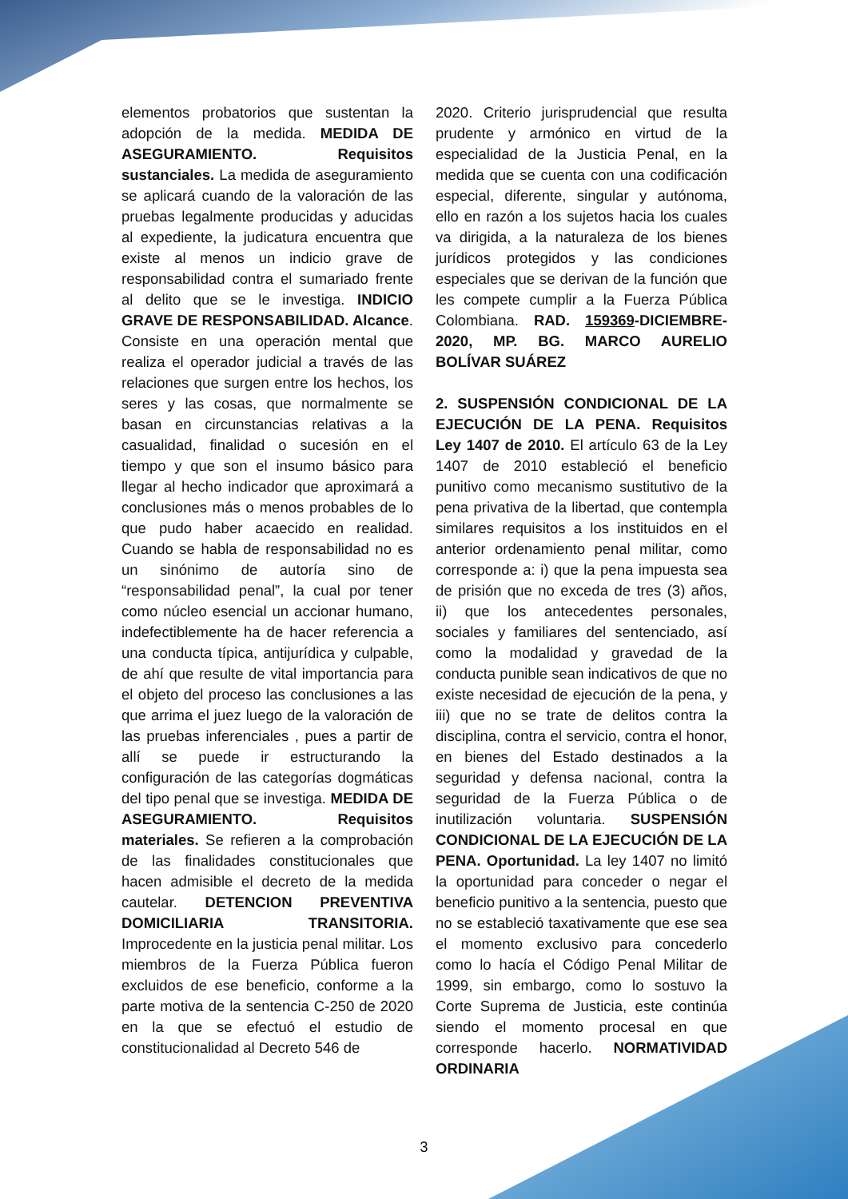elementos probatorios que sustentan la adopción de la medida. MEDIDA DE ASEGURAMIENTO. Requisitos sustanciales. La medida de aseguramiento se aplicará cuando de la valoración de las pruebas legalmente producidas y aducidas al expediente, la judicatura encuentra que existe al menos un indicio grave de responsabilidad contra el sumariado frente al delito que se le investiga. INDICIO GRAVE DE RESPONSABILIDAD. Alcance. Consiste en una operación mental que realiza el operador judicial a través de las relaciones que surgen entre los hechos, los seres y las cosas, que normalmente se basan en circunstancias relativas a la casualidad, finalidad o sucesión en el tiempo y que son el insumo básico para llegar al hecho indicador que aproximará a conclusiones más o menos probables de lo que pudo haber acaecido en realidad. Cuando se habla de responsabilidad no es un sinónimo de autoría sino de “responsabilidad penal”, la cual por tener como núcleo esencial un accionar humano, indefectiblemente ha de hacer referencia a una conducta típica, antijurídica y culpable, de ahí que resulte de vital importancia para el objeto del proceso las conclusiones a las que arrima el juez luego de la valoración de las pruebas inferenciales , pues a partir de allí se puede ir estructurando la configuración de las categorías dogmáticas del tipo penal que se investiga. MEDIDA DE ASEGURAMIENTO. Requisitos materiales. Se refieren a la comprobación de las finalidades constitucionales que hacen admisible el decreto de la medida cautelar. DETENCION PREVENTIVA DOMICILIARIA TRANSITORIA. Improcedente en la justicia penal militar. Los miembros de la Fuerza Pública fueron excluidos de ese beneficio, conforme a la parte motiva de la sentencia C-250 de 2020 en la que se efectuó el estudio de constitucionalidad al Decreto 546 de
2020. Criterio jurisprudencial que resulta prudente y armónico en virtud de la especialidad de la Justicia Penal, en la medida que se cuenta con una codificación especial, diferente, singular y autónoma, ello en razón a los sujetos hacia los cuales va dirigida, a la naturaleza de los bienes jurídicos protegidos y las condiciones especiales que se derivan de la función que les compete cumplir a la Fuerza Pública Colombiana. RAD. 159369-DICIEMBRE-2020, MP. BG. MARCO AURELIO BOLÍVAR SUÁREZ
2. SUSPENSIÓN CONDICIONAL DE LA EJECUCIÓN DE LA PENA. Requisitos Ley 1407 de 2010. El artículo 63 de la Ley 1407 de 2010 estableció el beneficio punitivo como mecanismo sustitutivo de la pena privativa de la libertad, que contempla similares requisitos a los instituidos en el anterior ordenamiento penal militar, como corresponde a: i) que la pena impuesta sea de prisión que no exceda de tres (3) años, ii) que los antecedentes personales, sociales y familiares del sentenciado, así como la modalidad y gravedad de la conducta punible sean indicativos de que no existe necesidad de ejecución de la pena, y iii) que no se trate de delitos contra la disciplina, contra el servicio, contra el honor, en bienes del Estado destinados a la seguridad y defensa nacional, contra la seguridad de la Fuerza Pública o de inutilización voluntaria. SUSPENSIÓN CONDICIONAL DE LA EJECUCIÓN DE LA PENA. Oportunidad. La ley 1407 no limitó la oportunidad para conceder o negar el beneficio punitivo a la sentencia, puesto que no se estableció taxativamente que ese sea el momento exclusivo para concederlo como lo hacía el Código Penal Militar de 1999, sin embargo, como lo sostuvo la Corte Suprema de Justicia, este continúa siendo el momento procesal en que corresponde hacerlo. NORMATIVIDAD ORDINARIA
3